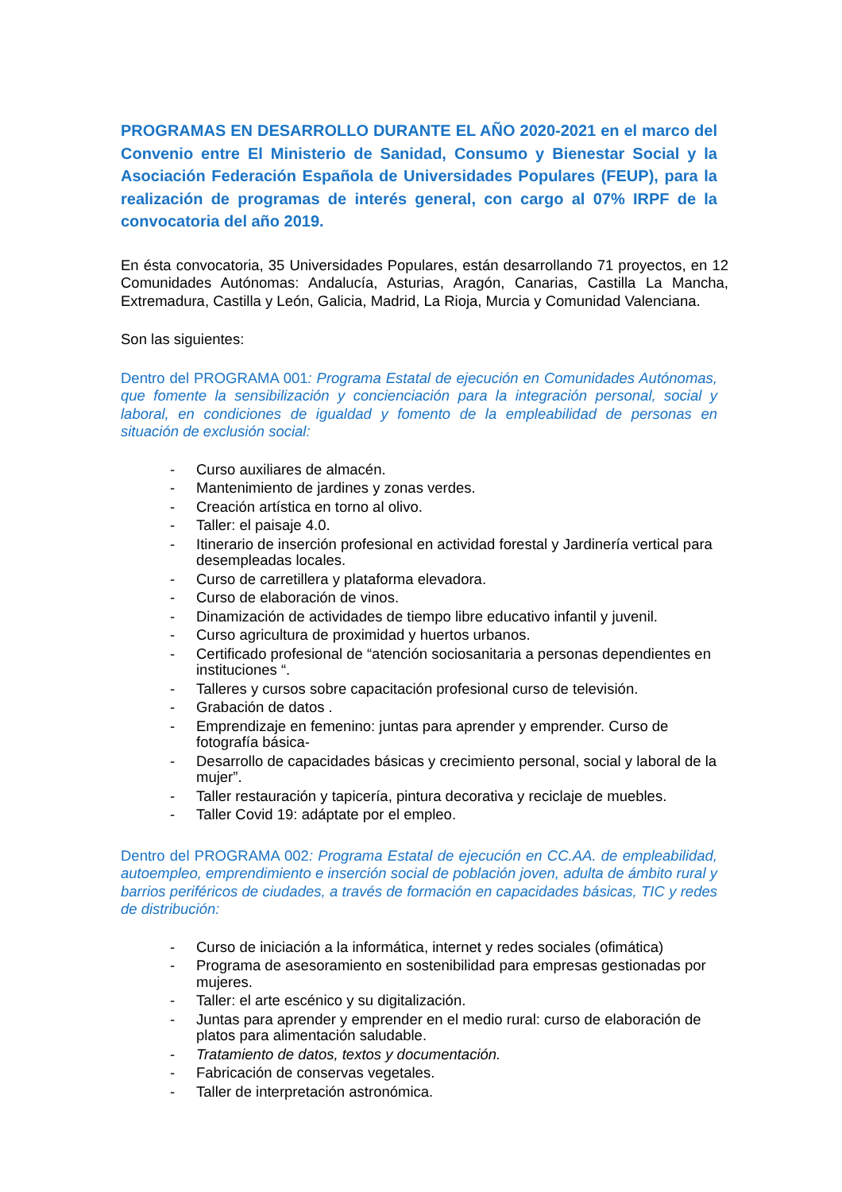PROGRAMAS EN DESARROLLO DURANTE EL AÑO 2020-2021 en el marco del Convenio entre El Ministerio de Sanidad, Consumo y Bienestar Social y la Asociación Federación Española de Universidades Populares (FEUP), para la realización de programas de interés general, con cargo al 07% IRPF de la convocatoria del año 2019.
En ésta convocatoria, 35 Universidades Populares, están desarrollando 71 proyectos, en 12 Comunidades Autónomas: Andalucía, Asturias, Aragón, Canarias, Castilla La Mancha, Extremadura, Castilla y León, Galicia, Madrid, La Rioja, Murcia y Comunidad Valenciana.
Son las siguientes:
Dentro del PROGRAMA 001: Programa Estatal de ejecución en Comunidades Autónomas, que fomente la sensibilización y concienciación para la integración personal, social y laboral, en condiciones de igualdad y fomento de la empleabilidad de personas en situación de exclusión social:
- Curso auxiliares de almacén.
- Mantenimiento de jardines y zonas verdes.
- Creación artística en torno al olivo.
- Taller: el paisaje 4.0.
- Itinerario de inserción profesional en actividad forestal y Jardinería vertical para desempleadas locales.
- Curso de carretillera y plataforma elevadora.
- Curso de elaboración de vinos.
- Dinamización de actividades de tiempo libre educativo infantil y juvenil.
- Curso agricultura de proximidad y huertos urbanos.
- Certificado profesional de “atención sociosanitaria a personas dependientes en instituciones “.
- Talleres y cursos sobre capacitación profesional curso de televisión.
- Grabación de datos .
- Emprendizaje en femenino: juntas para aprender y emprender. Curso de fotografía básica-
- Desarrollo de capacidades básicas y crecimiento personal, social y laboral de la mujer”.
- Taller restauración y tapicería, pintura decorativa y reciclaje de muebles.
- Taller Covid 19: adáptate por el empleo.
Dentro del PROGRAMA 002: Programa Estatal de ejecución en CC.AA. de empleabilidad, autoempleo, emprendimiento e inserción social de población joven, adulta de ámbito rural y barrios periféricos de ciudades, a través de formación en capacidades básicas, TIC y redes de distribución:
- Curso de iniciación a la informática, internet y redes sociales (ofimática)
- Programa de asesoramiento en sostenibilidad para empresas gestionadas por mujeres.
- Taller: el arte escénico y su digitalización.
- Juntas para aprender y emprender en el medio rural: curso de elaboración de platos para alimentación saludable.
- Tratamiento de datos, textos y documentación.
- Fabricación de conservas vegetales.
- Taller de interpretación astronómica.